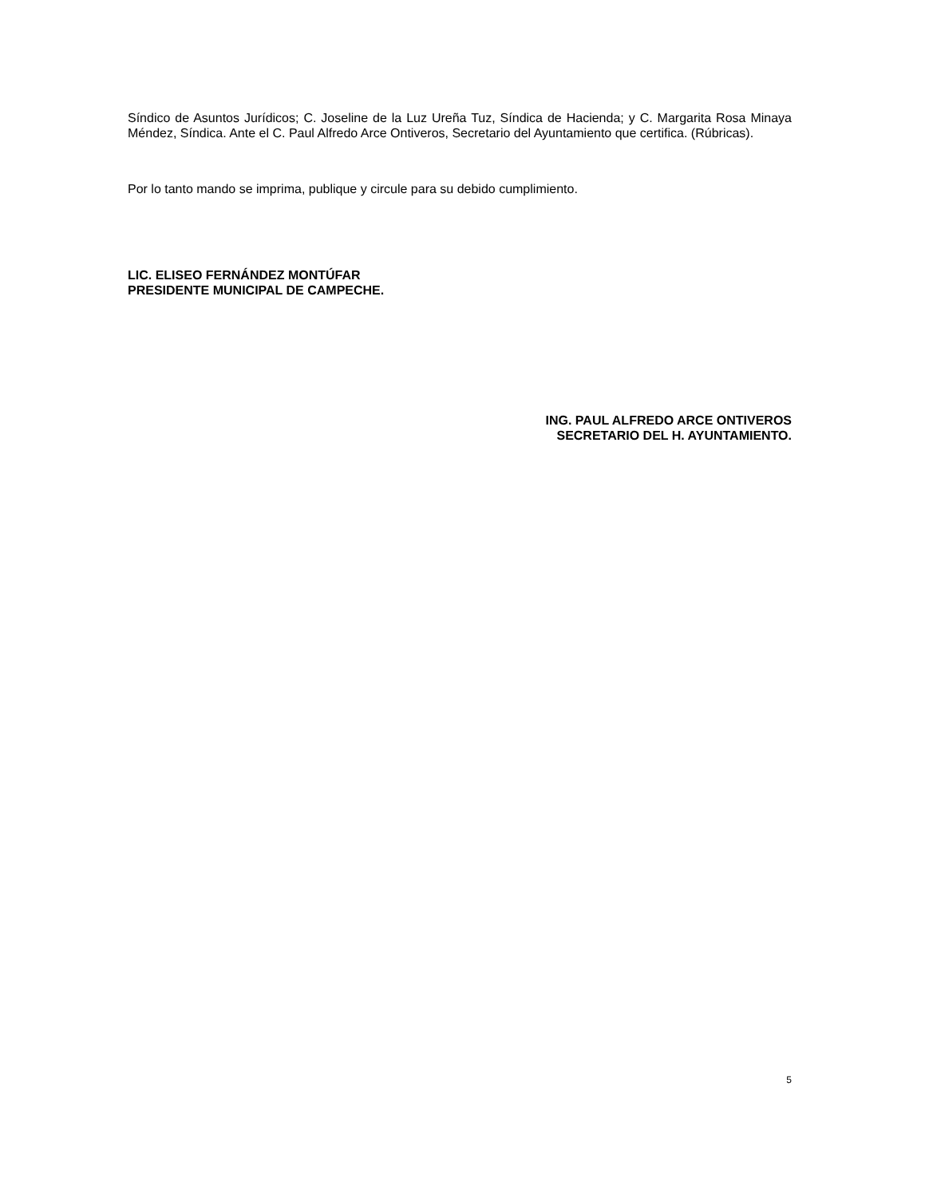Síndico de Asuntos Jurídicos; C. Joseline de la Luz Ureña Tuz, Síndica de Hacienda; y C. Margarita Rosa Minaya Méndez, Síndica. Ante el C. Paul Alfredo Arce Ontiveros, Secretario del Ayuntamiento que certifica. (Rúbricas).
Por lo tanto mando se imprima, publique y circule para su debido cumplimiento.
LIC. ELISEO FERNÁNDEZ MONTÚFAR
PRESIDENTE MUNICIPAL DE CAMPECHE.
ING. PAUL ALFREDO ARCE ONTIVEROS
SECRETARIO DEL H. AYUNTAMIENTO.
5